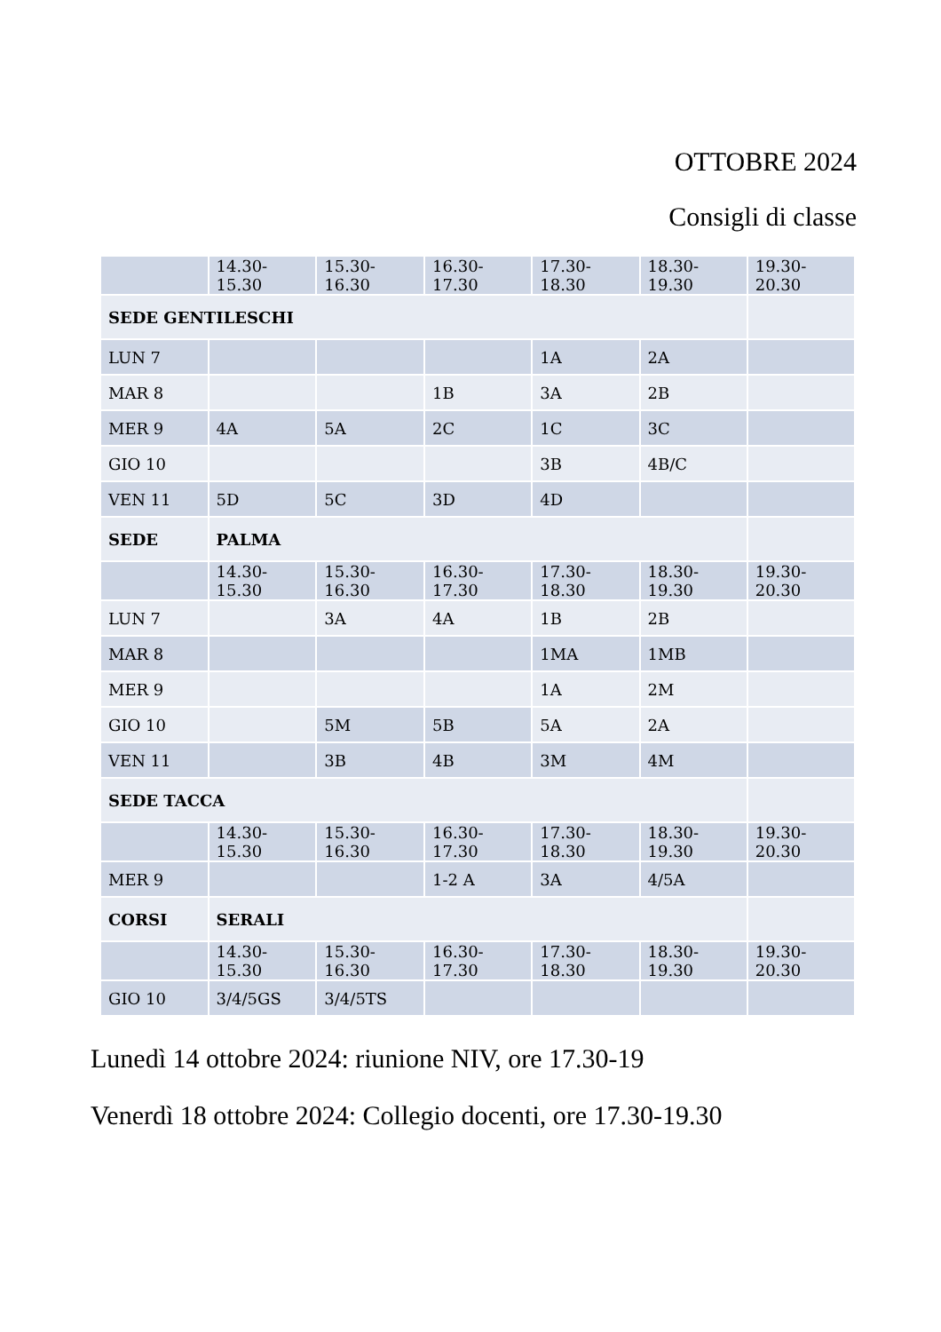OTTOBRE 2024
Consigli di classe
| | 14.30-15.30 | 15.30-16.30 | 16.30-17.30 | 17.30-18.30 | 18.30-19.30 | 19.30-20.30 |
| SEDE GENTILESCHI | | | | | | |
| LUN 7 | | | | 1A | 2A | |
| MAR 8 | | | 1B | 3A | 2B | |
| MER 9 | 4A | 5A | 2C | 1C | 3C | |
| GIO 10 | | | | 3B | 4B/C | |
| VEN 11 | 5D | 5C | 3D | 4D | | |
| SEDE | PALMA | | | | | |
| | 14.30-15.30 | 15.30-16.30 | 16.30-17.30 | 17.30-18.30 | 18.30-19.30 | 19.30-20.30 |
| LUN 7 | | 3A | 4A | 1B | 2B | |
| MAR 8 | | | | 1MA | 1MB | |
| MER 9 | | | | 1A | 2M | |
| GIO 10 | | 5M | 5B | 5A | 2A | |
| VEN 11 | | 3B | 4B | 3M | 4M | |
| SEDE TACCA | | | | | | |
| | 14.30-15.30 | 15.30-16.30 | 16.30-17.30 | 17.30-18.30 | 18.30-19.30 | 19.30-20.30 |
| MER 9 | | | 1-2 A | 3A | 4/5A | |
| CORSI | SERALI | | | | | |
| | 14.30-15.30 | 15.30-16.30 | 16.30-17.30 | 17.30-18.30 | 18.30-19.30 | 19.30-20.30 |
| GIO 10 | 3/4/5GS | 3/4/5TS | | | | |
Lunedì 14 ottobre 2024: riunione NIV, ore 17.30-19
Venerdì 18 ottobre 2024: Collegio docenti, ore 17.30-19.30